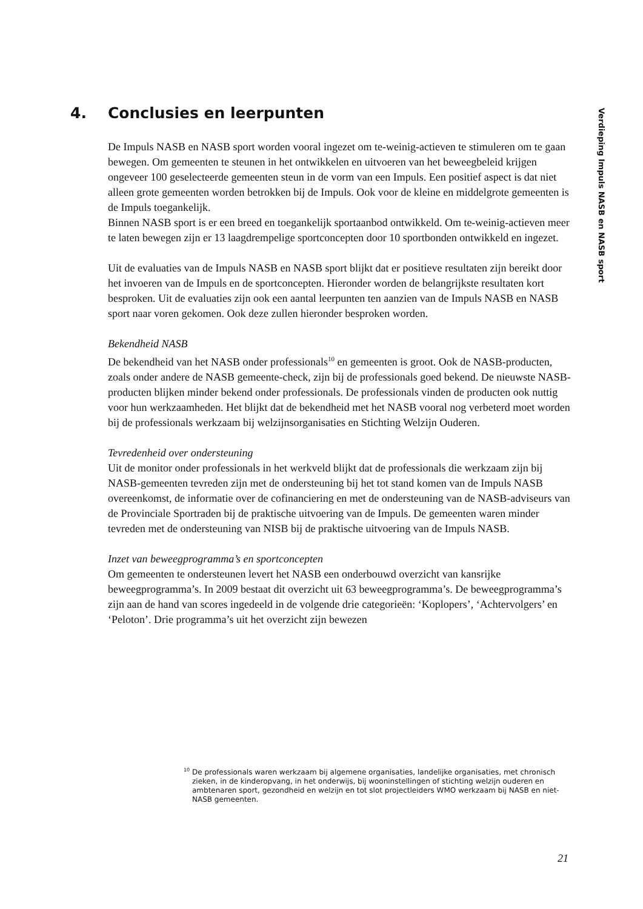4. Conclusies en leerpunten
Verdieping Impuls NASB en NASB sport
De Impuls NASB en NASB sport worden vooral ingezet om te-weinig-actieven te stimuleren om te gaan bewegen. Om gemeenten te steunen in het ontwikkelen en uitvoeren van het beweegbeleid krijgen ongeveer 100 geselecteerde gemeenten steun in de vorm van een Impuls. Een positief aspect is dat niet alleen grote gemeenten worden betrokken bij de Impuls. Ook voor de kleine en middelgrote gemeenten is de Impuls toegankelijk.
Binnen NASB sport is er een breed en toegankelijk sportaanbod ontwikkeld. Om te-weinig-actieven meer te laten bewegen zijn er 13 laagdrempelige sportconcepten door 10 sportbonden ontwikkeld en ingezet.
Uit de evaluaties van de Impuls NASB en NASB sport blijkt dat er positieve resultaten zijn bereikt door het invoeren van de Impuls en de sportconcepten. Hieronder worden de belangrijkste resultaten kort besproken. Uit de evaluaties zijn ook een aantal leerpunten ten aanzien van de Impuls NASB en NASB sport naar voren gekomen. Ook deze zullen hieronder besproken worden.
Bekendheid NASB
De bekendheid van het NASB onder professionals<sup>10</sup> en gemeenten is groot. Ook de NASB-producten, zoals onder andere de NASB gemeente-check, zijn bij de professionals goed bekend. De nieuwste NASB-producten blijken minder bekend onder professionals. De professionals vinden de producten ook nuttig voor hun werkzaamheden. Het blijkt dat de bekendheid met het NASB vooral nog verbeterd moet worden bij de professionals werkzaam bij welzijnsorganisaties en Stichting Welzijn Ouderen.
Tevredenheid over ondersteuning
Uit de monitor onder professionals in het werkveld blijkt dat de professionals die werkzaam zijn bij NASB-gemeenten tevreden zijn met de ondersteuning bij het tot stand komen van de Impuls NASB overeenkomst, de informatie over de cofinanciering en met de ondersteuning van de NASB-adviseurs van de Provinciale Sportraden bij de praktische uitvoering van de Impuls. De gemeenten waren minder tevreden met de ondersteuning van NISB bij de praktische uitvoering van de Impuls NASB.
Inzet van beweegprogramma’s en sportconcepten
Om gemeenten te ondersteunen levert het NASB een onderbouwd overzicht van kansrijke beweegprogramma’s. In 2009 bestaat dit overzicht uit 63 beweegprogramma’s. De beweegprogramma’s zijn aan de hand van scores ingedeeld in de volgende drie categorieën: ‘Koplopers’, ‘Achtervolgers’ en ‘Peloton’. Drie programma’s uit het overzicht zijn bewezen
<sup>10</sup> De professionals waren werkzaam bij algemene organisaties, landelijke organisaties, met chronisch zieken, in de kinderopvang, in het onderwijs, bij wooninstellingen of stichting welzijn ouderen en ambtenaren sport, gezondheid en welzijn en tot slot projectleiders WMO werkzaam bij NASB en niet-NASB gemeenten.
21